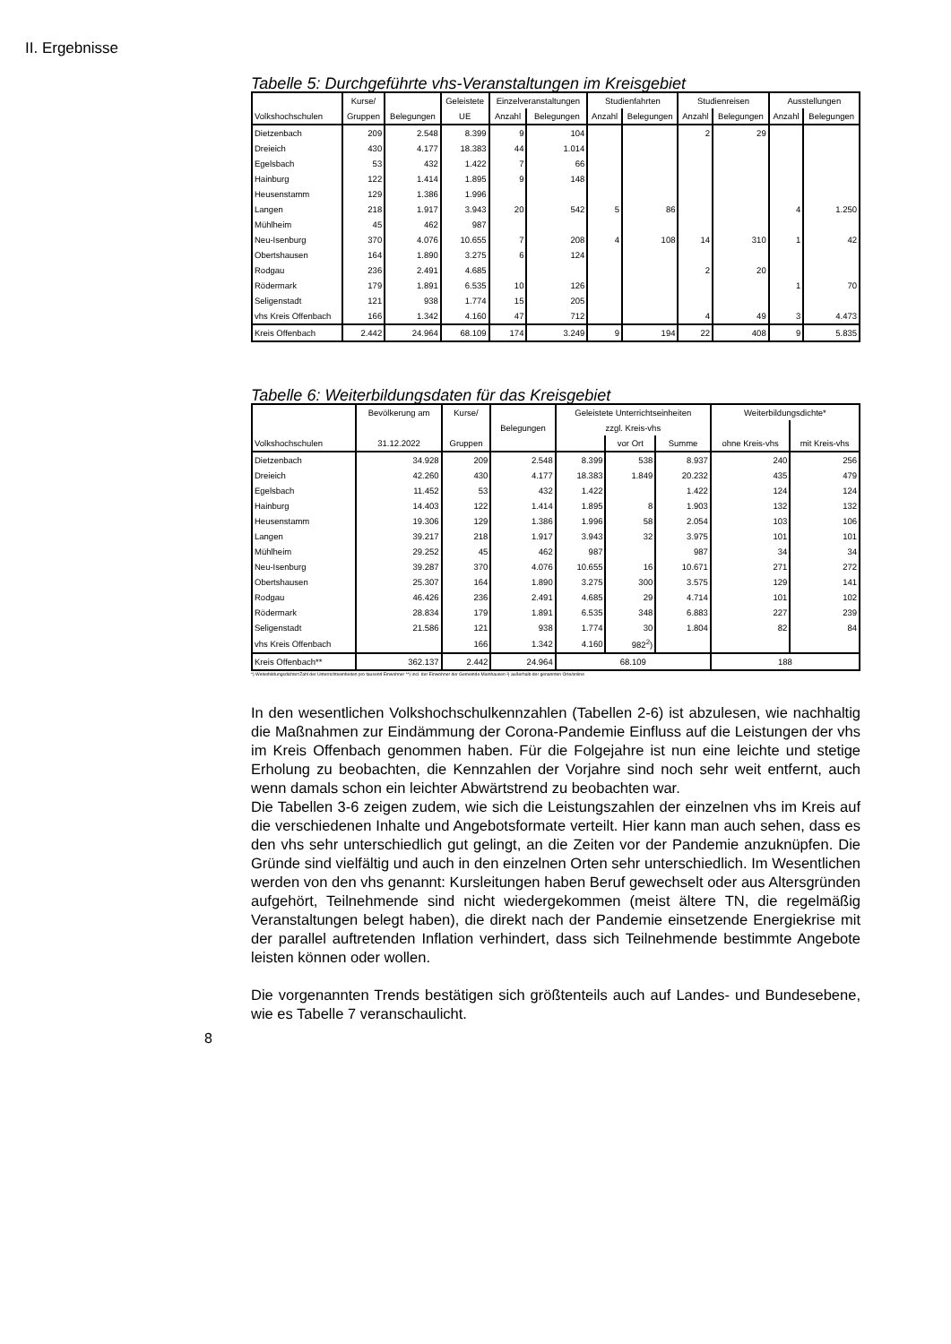II. Ergebnisse
Tabelle 5: Durchgeführte vhs-Veranstaltungen im Kreisgebiet
| | Kurse/ | | Geleistete | Einzelveranstaltungen | | Studienfahrten | | Studienreisen | | Ausstellungen | |
| --- | --- | --- | --- | --- | --- | --- | --- | --- | --- | --- | --- |
| Volkshochschulen | Gruppen | Belegungen | UE | Anzahl | Belegungen | Anzahl | Belegungen | Anzahl | Belegungen | Anzahl | Belegungen |
| Dietzenbach | 209 | 2.548 | 8.399 | 9 | 104 | | | 2 | 29 | | |
| Dreieich | 430 | 4.177 | 18.383 | 44 | 1.014 | | | | | | |
| Egelsbach | 53 | 432 | 1.422 | 7 | 66 | | | | | | |
| Hainburg | 122 | 1.414 | 1.895 | 9 | 148 | | | | | | |
| Heusenstamm | 129 | 1.386 | 1.996 | | | | | | | | |
| Langen | 218 | 1.917 | 3.943 | 20 | 542 | 5 | 86 | | | 4 | 1.250 |
| Mühlheim | 45 | 462 | 987 | | | | | | | | |
| Neu-Isenburg | 370 | 4.076 | 10.655 | 7 | 208 | 4 | 108 | 14 | 310 | 1 | 42 |
| Obertshausen | 164 | 1.890 | 3.275 | 6 | 124 | | | | | | |
| Rodgau | 236 | 2.491 | 4.685 | | | | | 2 | 20 | | |
| Rödermark | 179 | 1.891 | 6.535 | 10 | 126 | | | | | 1 | 70 |
| Seligenstadt | 121 | 938 | 1.774 | 15 | 205 | | | | | | |
| vhs Kreis Offenbach | 166 | 1.342 | 4.160 | 47 | 712 | | | 4 | 49 | 3 | 4.473 |
| Kreis Offenbach | 2.442 | 24.964 | 68.109 | 174 | 3.249 | 9 | 194 | 22 | 408 | 9 | 5.835 |
Tabelle 6: Weiterbildungsdaten für das Kreisgebiet
| | Bevölkerung am | Kurse/ | | Geleistete Unterrichtseinheiten | | | Weiterbildungsdichte* | |
| --- | --- | --- | --- | --- | --- | --- | --- | --- |
| | | | Belegungen | zzgl. Kreis-vhs | | | | |
| Volkshochschulen | 31.12.2022 | Gruppen | | | vor Ort | Summe | ohne Kreis-vhs | mit Kreis-vhs |
| Dietzenbach | 34.928 | 209 | 2.548 | 8.399 | 538 | 8.937 | 240 | 256 |
| Dreieich | 42.260 | 430 | 4.177 | 18.383 | 1.849 | 20.232 | 435 | 479 |
| Egelsbach | 11.452 | 53 | 432 | 1.422 | | 1.422 | 124 | 124 |
| Hainburg | 14.403 | 122 | 1.414 | 1.895 | 8 | 1.903 | 132 | 132 |
| Heusenstamm | 19.306 | 129 | 1.386 | 1.996 | 58 | 2.054 | 103 | 106 |
| Langen | 39.217 | 218 | 1.917 | 3.943 | 32 | 3.975 | 101 | 101 |
| Mühlheim | 29.252 | 45 | 462 | 987 | | 987 | 34 | 34 |
| Neu-Isenburg | 39.287 | 370 | 4.076 | 10.655 | 16 | 10.671 | 271 | 272 |
| Obertshausen | 25.307 | 164 | 1.890 | 3.275 | 300 | 3.575 | 129 | 141 |
| Rodgau | 46.426 | 236 | 2.491 | 4.685 | 29 | 4.714 | 101 | 102 |
| Rödermark | 28.834 | 179 | 1.891 | 6.535 | 348 | 6.883 | 227 | 239 |
| Seligenstadt | 21.586 | 121 | 938 | 1.774 | 30 | 1.804 | 82 | 84 |
| vhs Kreis Offenbach | | 166 | 1.342 | 4.160 | 982<sup>2</sup>) | | | |
| Kreis Offenbach** | 362.137 | 2.442 | 24.964 | 68.109 | | | 188 | |
*) Weiterbildungsdichte=Zahl der Unterrichtseinheiten pro tausend Einwohner **) incl. der Einwohner der Gemeinde Mainhausen ²) außerhalb der genannten Orte/online
In den wesentlichen Volkshochschulkennzahlen (Tabellen 2-6) ist abzulesen, wie nachhaltig die Maßnahmen zur Eindämmung der Corona-Pandemie Einfluss auf die Leistungen der vhs im Kreis Offenbach genommen haben. Für die Folgejahre ist nun eine leichte und stetige Erholung zu beobachten, die Kennzahlen der Vorjahre sind noch sehr weit entfernt, auch wenn damals schon ein leichter Abwärtstrend zu beobachten war.
Die Tabellen 3-6 zeigen zudem, wie sich die Leistungszahlen der einzelnen vhs im Kreis auf die verschiedenen Inhalte und Angebotsformate verteilt. Hier kann man auch sehen, dass es den vhs sehr unterschiedlich gut gelingt, an die Zeiten vor der Pandemie anzuknüpfen. Die Gründe sind vielfältig und auch in den einzelnen Orten sehr unterschiedlich. Im Wesentlichen werden von den vhs genannt: Kursleitungen haben Beruf gewechselt oder aus Altersgründen aufgehört, Teilnehmende sind nicht wiedergekommen (meist ältere TN, die regelmäßig Veranstaltungen belegt haben), die direkt nach der Pandemie einsetzende Energiekrise mit der parallel auftretenden Inflation verhindert, dass sich Teilnehmende bestimmte Angebote leisten können oder wollen.
Die vorgenannten Trends bestätigen sich größtenteils auch auf Landes- und Bundesebene, wie es Tabelle 7 veranschaulicht.
8